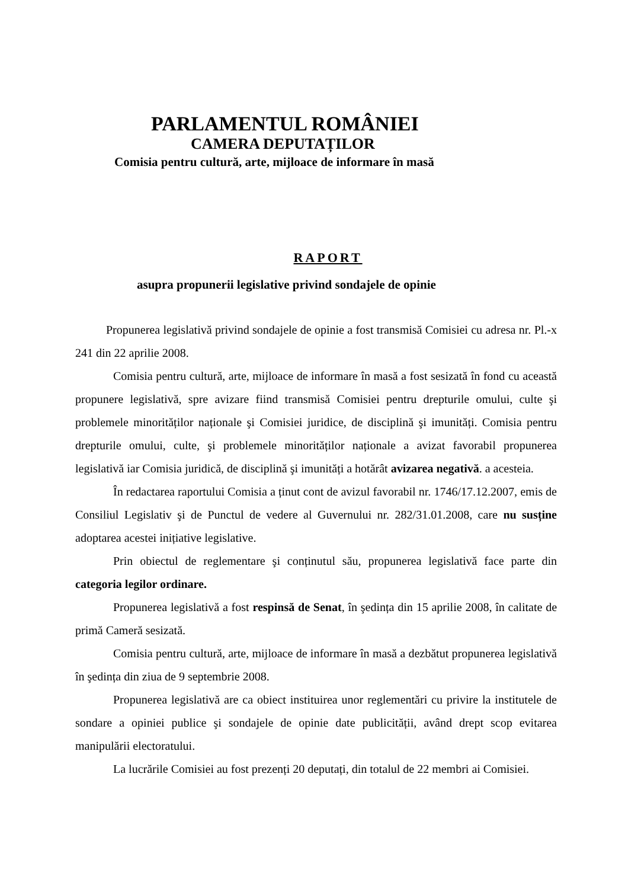PARLAMENTUL ROMÂNIEI
CAMERA DEPUTAȚILOR
Comisia pentru cultură, arte, mijloace de informare în masă
RAPORT
asupra propunerii legislative privind sondajele de opinie
Propunerea legislativă privind sondajele de opinie a fost transmisă Comisiei cu adresa nr. Pl.-x 241 din 22 aprilie 2008.
Comisia pentru cultură, arte, mijloace de informare în masă a fost sesizată în fond cu această propunere legislativă, spre avizare fiind transmisă Comisiei pentru drepturile omului, culte şi problemele minorităților naționale şi Comisiei juridice, de disciplină şi imunități. Comisia pentru drepturile omului, culte, şi problemele minorităților naționale a avizat favorabil propunerea legislativă iar Comisia juridică, de disciplină şi imunități a hotărât avizarea negativă. a acesteia.
În redactarea raportului Comisia a ținut cont de avizul favorabil nr. 1746/17.12.2007, emis de Consiliul Legislativ şi de Punctul de vedere al Guvernului nr. 282/31.01.2008, care nu susține adoptarea acestei inițiative legislative.
Prin obiectul de reglementare şi conținutul său, propunerea legislativă face parte din categoria legilor ordinare.
Propunerea legislativă a fost respinsă de Senat, în şedința din 15 aprilie 2008, în calitate de primă Cameră sesizată.
Comisia pentru cultură, arte, mijloace de informare în masă a dezbătut propunerea legislativă în şedința din ziua de 9 septembrie 2008.
Propunerea legislativă are ca obiect instituirea unor reglementări cu privire la institutele de sondare a opiniei publice şi sondajele de opinie date publicității, având drept scop evitarea manipulării electoratului.
La lucrările Comisiei au fost prezenți 20 deputați, din totalul de 22 membri ai Comisiei.